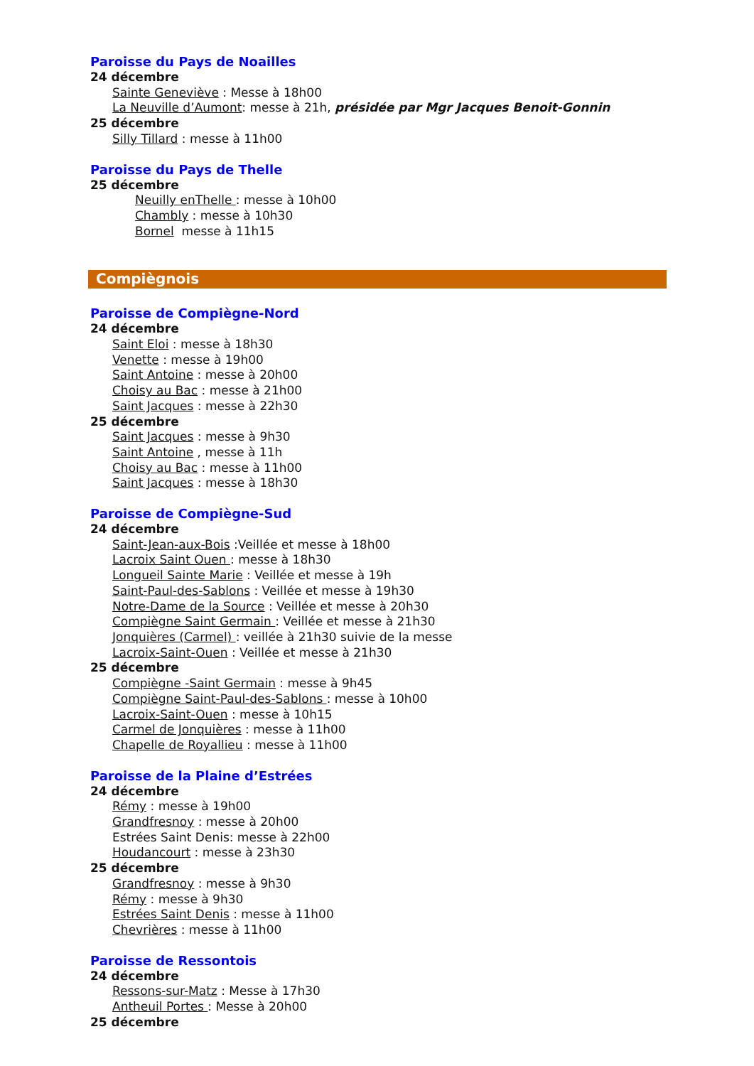Paroisse du Pays de Noailles
24 décembre
Sainte Geneviève : Messe à 18h00
La Neuville d’Aumont: messe à 21h, présidée par Mgr Jacques Benoit-Gonnin
25 décembre
Silly Tillard : messe à 11h00
Paroisse du Pays de Thelle
25 décembre
Neuilly enThelle : messe à 10h00
Chambly : messe à 10h30
Bornel messe à 11h15
Compiègnois
Paroisse de Compiègne-Nord
24 décembre
Saint Eloi : messe à 18h30
Venette : messe à 19h00
Saint Antoine : messe à 20h00
Choisy au Bac : messe à 21h00
Saint Jacques : messe à 22h30
25 décembre
Saint Jacques : messe à 9h30
Saint Antoine , messe à 11h
Choisy au Bac : messe à 11h00
Saint Jacques : messe à 18h30
Paroisse de Compiègne-Sud
24 décembre
Saint-Jean-aux-Bois :Veillée et messe à 18h00
Lacroix Saint Ouen : messe à 18h30
Longueil Sainte Marie : Veillée et messe à 19h
Saint-Paul-des-Sablons : Veillée et messe à 19h30
Notre-Dame de la Source : Veillée et messe à 20h30
Compiègne Saint Germain : Veillée et messe à 21h30
Jonquières (Carmel) : veillée à 21h30 suivie de la messe
Lacroix-Saint-Ouen : Veillée et messe à 21h30
25 décembre
Compiègne -Saint Germain : messe à 9h45
Compiègne Saint-Paul-des-Sablons : messe à 10h00
Lacroix-Saint-Ouen : messe à 10h15
Carmel de Jonquières : messe à 11h00
Chapelle de Royallieu : messe à 11h00
Paroisse de la Plaine d’Estrées
24 décembre
Rémy : messe à 19h00
Grandfresnoy : messe à 20h00
Estrées Saint Denis: messe à 22h00
Houdancourt : messe à 23h30
25 décembre
Grandfresnoy : messe à 9h30
Rémy : messe à 9h30
Estrées Saint Denis : messe à 11h00
Chevrières : messe à 11h00
Paroisse de Ressontois
24 décembre
Ressons-sur-Matz : Messe à 17h30
Antheuil Portes : Messe à 20h00
25 décembre